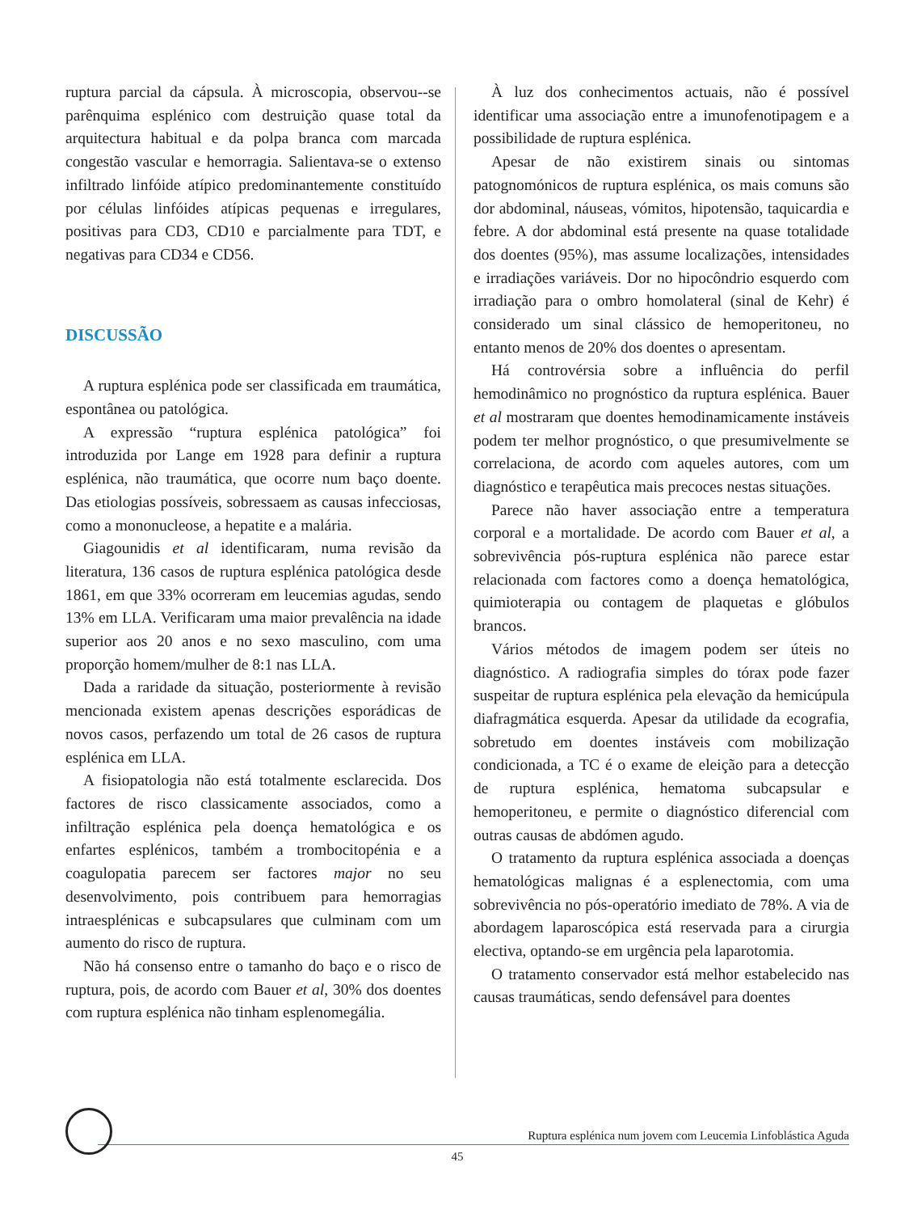ruptura parcial da cápsula. À microscopia, observou--se parênquima esplénico com destruição quase total da arquitectura habitual e da polpa branca com marcada congestão vascular e hemorragia. Salientava-se o extenso infiltrado linfóide atípico predominantemente constituído por células linfóides atípicas pequenas e irregulares, positivas para CD3, CD10 e parcialmente para TDT, e negativas para CD34 e CD56.
DISCUSSÃO
A ruptura esplénica pode ser classificada em traumática, espontânea ou patológica.
A expressão “ruptura esplénica patológica” foi introduzida por Lange em 1928 para definir a ruptura esplénica, não traumática, que ocorre num baço doente. Das etiologias possíveis, sobressaem as causas infecciosas, como a mononucleose, a hepatite e a malária.
Giagounidis et al identificaram, numa revisão da literatura, 136 casos de ruptura esplénica patológica desde 1861, em que 33% ocorreram em leucemias agudas, sendo 13% em LLA. Verificaram uma maior prevalência na idade superior aos 20 anos e no sexo masculino, com uma proporção homem/mulher de 8:1 nas LLA.
Dada a raridade da situação, posteriormente à revisão mencionada existem apenas descrições esporádicas de novos casos, perfazendo um total de 26 casos de ruptura esplénica em LLA.
A fisiopatologia não está totalmente esclarecida. Dos factores de risco classicamente associados, como a infiltração esplénica pela doença hematológica e os enfartes esplénicos, também a trombocitopénia e a coagulopatia parecem ser factores major no seu desenvolvimento, pois contribuem para hemorragias intraesplénicas e subcapsulares que culminam com um aumento do risco de ruptura.
Não há consenso entre o tamanho do baço e o risco de ruptura, pois, de acordo com Bauer et al, 30% dos doentes com ruptura esplénica não tinham esplenomegália.
À luz dos conhecimentos actuais, não é possível identificar uma associação entre a imunofenotipagem e a possibilidade de ruptura esplénica.
Apesar de não existirem sinais ou sintomas patognomónicos de ruptura esplénica, os mais comuns são dor abdominal, náuseas, vómitos, hipotensão, taquicardia e febre. A dor abdominal está presente na quase totalidade dos doentes (95%), mas assume localizações, intensidades e irradiações variáveis. Dor no hipocôndrio esquerdo com irradiação para o ombro homolateral (sinal de Kehr) é considerado um sinal clássico de hemoperitoneu, no entanto menos de 20% dos doentes o apresentam.
Há controvérsia sobre a influência do perfil hemodinâmico no prognóstico da ruptura esplénica. Bauer et al mostraram que doentes hemodinamicamente instáveis podem ter melhor prognóstico, o que presumivelmente se correlaciona, de acordo com aqueles autores, com um diagnóstico e terapêutica mais precoces nestas situações.
Parece não haver associação entre a temperatura corporal e a mortalidade. De acordo com Bauer et al, a sobrevivência pós-ruptura esplénica não parece estar relacionada com factores como a doença hematológica, quimioterapia ou contagem de plaquetas e glóbulos brancos.
Vários métodos de imagem podem ser úteis no diagnóstico. A radiografia simples do tórax pode fazer suspeitar de ruptura esplénica pela elevação da hemicúpula diafragmática esquerda. Apesar da utilidade da ecografia, sobretudo em doentes instáveis com mobilização condicionada, a TC é o exame de eleição para a detecção de ruptura esplénica, hematoma subcapsular e hemoperitoneu, e permite o diagnóstico diferencial com outras causas de abdómen agudo.
O tratamento da ruptura esplénica associada a doenças hematológicas malignas é a esplenectomia, com uma sobrevivência no pós-operatório imediato de 78%. A via de abordagem laparoscópica está reservada para a cirurgia electiva, optando-se em urgência pela laparotomia.
O tratamento conservador está melhor estabelecido nas causas traumáticas, sendo defensável para doentes
Ruptura esplénica num jovem com Leucemia Linfoblástica Aguda
45